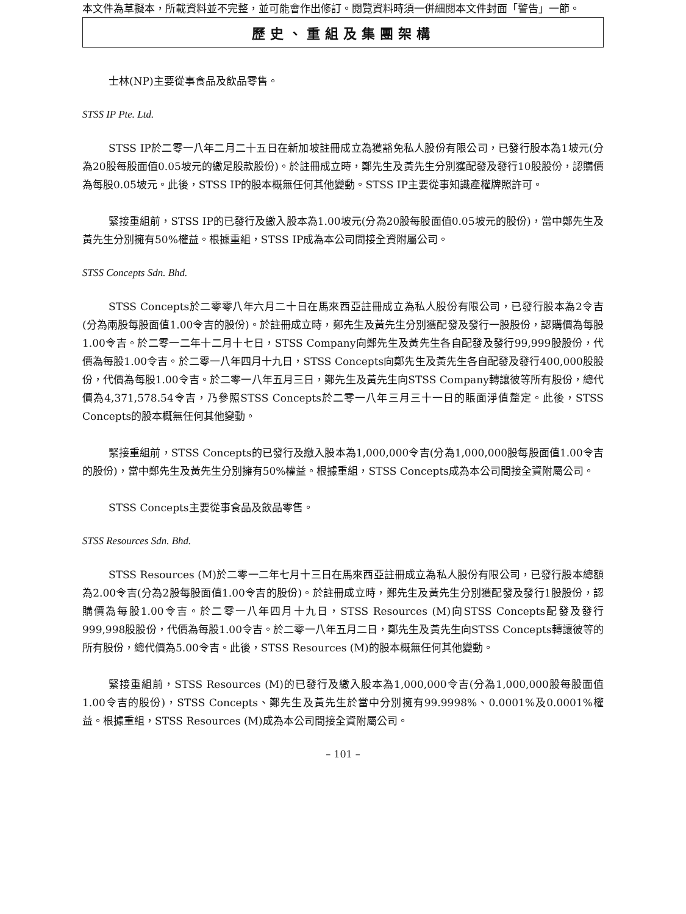本文件為草擬本，所載資料並不完整，並可能會作出修訂。閱覽資料時須一併細閱本文件封面「警告」一節。
歷史、重組及集團架構
士林(NP)主要從事食品及飲品零售。
STSS IP Pte. Ltd.
STSS IP於二零一八年二月二十五日在新加坡註冊成立為獲豁免私人股份有限公司，已發行股本為1坡元(分為20股每股面值0.05坡元的繳足股款股份)。於註冊成立時，鄭先生及黃先生分別獲配發及發行10股股份，認購價為每股0.05坡元。此後，STSS IP的股本概無任何其他變動。STSS IP主要從事知識產權牌照許可。
緊接重組前，STSS IP的已發行及繳入股本為1.00坡元(分為20股每股面值0.05坡元的股份)，當中鄭先生及黃先生分別擁有50%權益。根據重組，STSS IP成為本公司間接全資附屬公司。
STSS Concepts Sdn. Bhd.
STSS Concepts於二零零八年六月二十日在馬來西亞註冊成立為私人股份有限公司，已發行股本為2令吉(分為兩股每股面值1.00令吉的股份)。於註冊成立時，鄭先生及黃先生分別獲配發及發行一股股份，認購價為每股1.00令吉。於二零一二年十二月十七日，STSS Company向鄭先生及黃先生各自配發及發行99,999股股份，代價為每股1.00令吉。於二零一八年四月十九日，STSS Concepts向鄭先生及黃先生各自配發及發行400,000股股份，代價為每股1.00令吉。於二零一八年五月三日，鄭先生及黃先生向STSS Company轉讓彼等所有股份，總代價為4,371,578.54令吉，乃參照STSS Concepts於二零一八年三月三十一日的賬面淨值釐定。此後，STSS Concepts的股本概無任何其他變動。
緊接重組前，STSS Concepts的已發行及繳入股本為1,000,000令吉(分為1,000,000股每股面值1.00令吉的股份)，當中鄭先生及黃先生分別擁有50%權益。根據重組，STSS Concepts成為本公司間接全資附屬公司。
STSS Concepts主要從事食品及飲品零售。
STSS Resources Sdn. Bhd.
STSS Resources (M)於二零一二年七月十三日在馬來西亞註冊成立為私人股份有限公司，已發行股本總額為2.00令吉(分為2股每股面值1.00令吉的股份)。於註冊成立時，鄭先生及黃先生分別獲配發及發行1股股份，認購價為每股1.00令吉。於二零一八年四月十九日，STSS Resources (M)向STSS Concepts配發及發行999,998股股份，代價為每股1.00令吉。於二零一八年五月二日，鄭先生及黃先生向STSS Concepts轉讓彼等的所有股份，總代價為5.00令吉。此後，STSS Resources (M)的股本概無任何其他變動。
緊接重組前，STSS Resources (M)的已發行及繳入股本為1,000,000令吉(分為1,000,000股每股面值1.00令吉的股份)，STSS Concepts、鄭先生及黃先生於當中分別擁有99.9998%、0.0001%及0.0001%權益。根據重組，STSS Resources (M)成為本公司間接全資附屬公司。
– 101 –